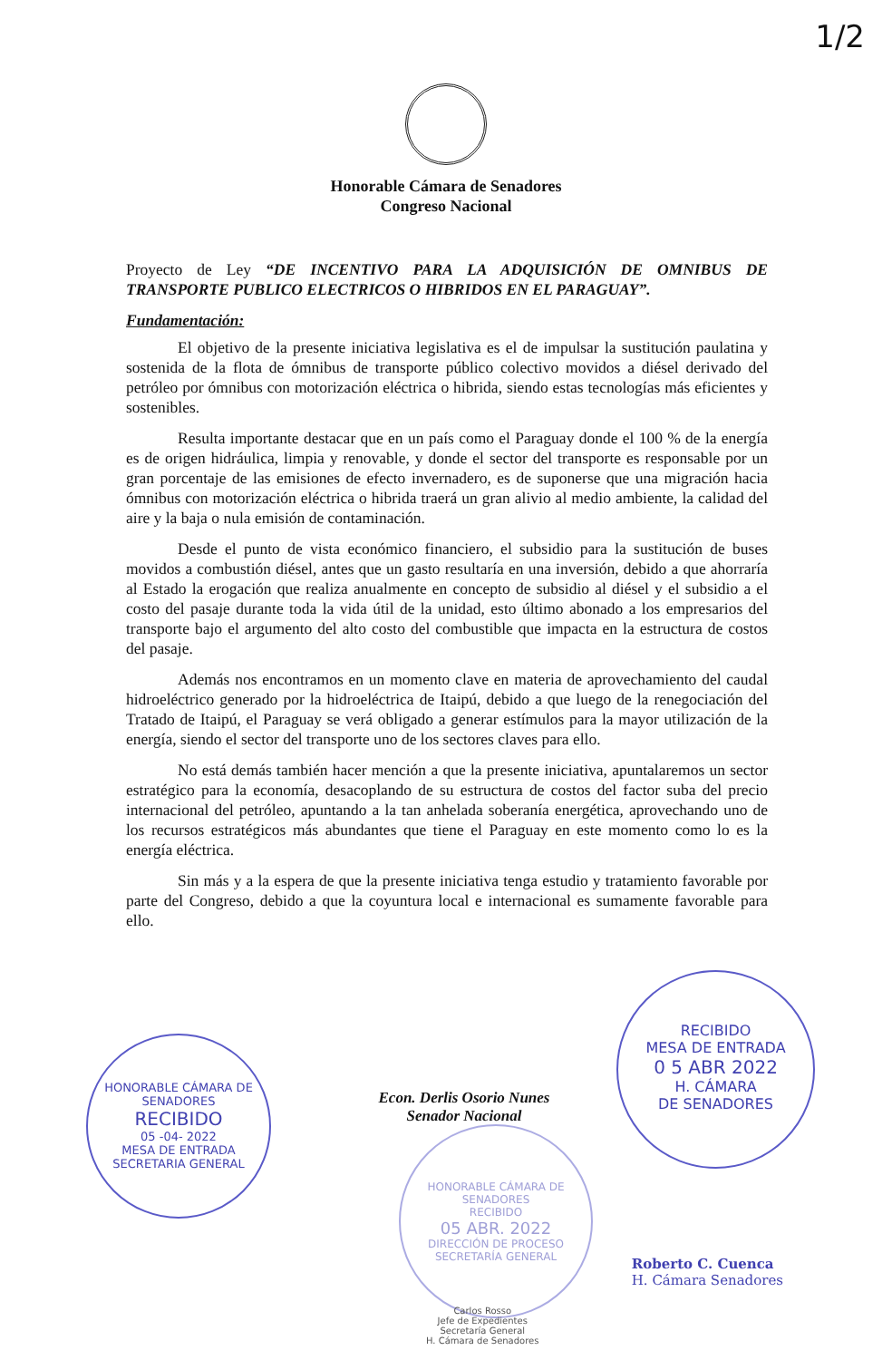1/2
Honorable Cámara de Senadores
Congreso Nacional
Proyecto de Ley “DE INCENTIVO PARA LA ADQUISICIÓN DE OMNIBUS DE TRANSPORTE PUBLICO ELECTRICOS O HIBRIDOS EN EL PARAGUAY”.
Fundamentación:
El objetivo de la presente iniciativa legislativa es el de impulsar la sustitución paulatina y sostenida de la flota de ómnibus de transporte público colectivo movidos a diésel derivado del petróleo por ómnibus con motorización eléctrica o hibrida, siendo estas tecnologías más eficientes y sostenibles.
Resulta importante destacar que en un país como el Paraguay donde el 100 % de la energía es de origen hidráulica, limpia y renovable, y donde el sector del transporte es responsable por un gran porcentaje de las emisiones de efecto invernadero, es de suponerse que una migración hacia ómnibus con motorización eléctrica o hibrida traerá un gran alivio al medio ambiente, la calidad del aire y la baja o nula emisión de contaminación.
Desde el punto de vista económico financiero, el subsidio para la sustitución de buses movidos a combustión diésel, antes que un gasto resultaría en una inversión, debido a que ahorraría al Estado la erogación que realiza anualmente en concepto de subsidio al diésel y el subsidio a el costo del pasaje durante toda la vida útil de la unidad, esto último abonado a los empresarios del transporte bajo el argumento del alto costo del combustible que impacta en la estructura de costos del pasaje.
Además nos encontramos en un momento clave en materia de aprovechamiento del caudal hidroeléctrico generado por la hidroeléctrica de Itaipú, debido a que luego de la renegociación del Tratado de Itaipú, el Paraguay se verá obligado a generar estímulos para la mayor utilización de la energía, siendo el sector del transporte uno de los sectores claves para ello.
No está demás también hacer mención a que la presente iniciativa, apuntalaremos un sector estratégico para la economía, desacoplando de su estructura de costos del factor suba del precio internacional del petróleo, apuntando a la tan anhelada soberanía energética, aprovechando uno de los recursos estratégicos más abundantes que tiene el Paraguay en este momento como lo es la energía eléctrica.
Sin más y a la espera de que la presente iniciativa tenga estudio y tratamiento favorable por parte del Congreso, debido a que la coyuntura local e internacional es sumamente favorable para ello.
Econ. Derlis Osorio Nunes
Senador Nacional
HONORABLE CÁMARA DE SENADORES
RECIBIDO
05 -04- 2022
MESA DE ENTRADA
SECRETARIA GENERAL
RECIBIDO
MESA DE ENTRADA
0 5 ABR 2022
H. CÁMARA
DE SENADORES
HONORABLE CÁMARA DE SENADORES
RECIBIDO
05 ABR. 2022
DIRECCIÓN DE PROCESO
SECRETARÍA GENERAL
Roberto C. Cuenca
H. Cámara Senadores
Carlos Rosso
Jefe de Expedientes
Secretaría General
H. Cámara de Senadores